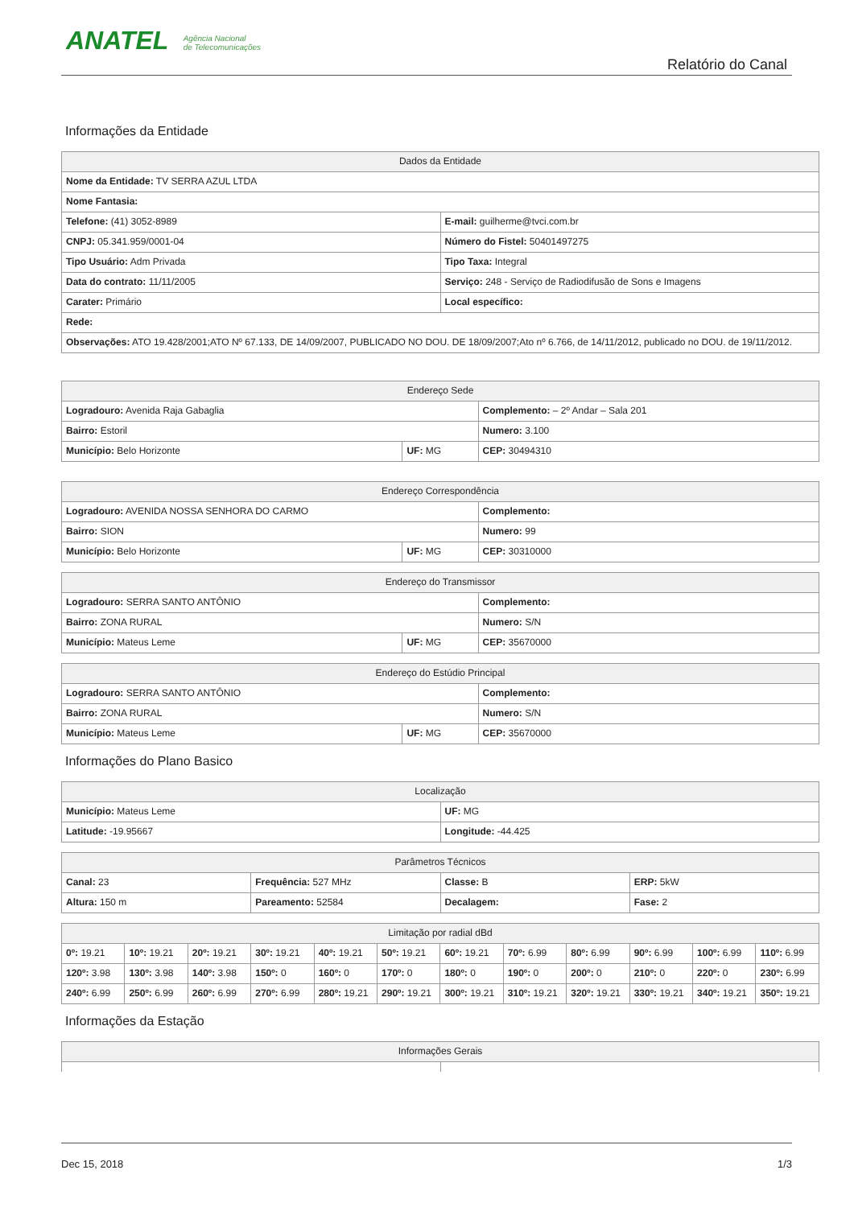ANATEL Agência Nacional
de Telecomunicações
Relatório do Canal
Informações da Entidade
| Dados da Entidade | |
| --- | --- |
| Nome da Entidade: TV SERRA AZUL LTDA | |
| Nome Fantasia: | |
| Telefone: (41) 3052-8989 | E-mail: guilherme@tvci.com.br |
| CNPJ: 05.341.959/0001-04 | Número do Fistel: 50401497275 |
| Tipo Usuário: Adm Privada | Tipo Taxa: Integral |
| Data do contrato: 11/11/2005 | Serviço: 248 - Serviço de Radiodifusão de Sons e Imagens |
| Carater: Primário | Local específico: |
| Rede: | |
| Observações: ATO 19.428/2001;ATO Nº 67.133, DE 14/09/2007, PUBLICADO NO DOU. DE 18/09/2007;Ato nº 6.766, de 14/11/2012, publicado no DOU. de 19/11/2012. | |
| Endereço Sede | | |
| --- | --- | --- |
| Logradouro: Avenida Raja Gabaglia | | Complemento: – 2º Andar – Sala 201 |
| Bairro: Estoril | | Numero: 3.100 |
| Município: Belo Horizonte | UF: MG | CEP: 30494310 |
| Endereço Correspondência | | |
| --- | --- | --- |
| Logradouro: AVENIDA NOSSA SENHORA DO CARMO | | Complemento: |
| Bairro: SION | | Numero: 99 |
| Município: Belo Horizonte | UF: MG | CEP: 30310000 |
| Endereço do Transmissor | | |
| --- | --- | --- |
| Logradouro: SERRA SANTO ANTÔNIO | | Complemento: |
| Bairro: ZONA RURAL | | Numero: S/N |
| Município: Mateus Leme | UF: MG | CEP: 35670000 |
| Endereço do Estúdio Principal | | |
| --- | --- | --- |
| Logradouro: SERRA SANTO ANTÔNIO | | Complemento: |
| Bairro: ZONA RURAL | | Numero: S/N |
| Município: Mateus Leme | UF: MG | CEP: 35670000 |
Informações do Plano Basico
| Localização | |
| --- | --- |
| Município: Mateus Leme | UF: MG |
| Latitude: -19.95667 | Longitude: -44.425 |
| Parâmetros Técnicos | | | |
| --- | --- | --- | --- |
| Canal: 23 | Frequência: 527 MHz | Classe: B | ERP: 5kW |
| Altura: 150 m | Pareamento: 52584 | Decalagem: | Fase: 2 |
| Limitação por radial dBd | | | | | | | | | | | |
| --- | --- | --- | --- | --- | --- | --- | --- | --- | --- | --- | --- |
| 0º: 19.21 | 10º: 19.21 | 20º: 19.21 | 30º: 19.21 | 40º: 19.21 | 50º: 19.21 | 60º: 19.21 | 70º: 6.99 | 80º: 6.99 | 90º: 6.99 | 100º: 6.99 | 110º: 6.99 |
| 120º: 3.98 | 130º: 3.98 | 140º: 3.98 | 150º: 0 | 160º: 0 | 170º: 0 | 180º: 0 | 190º: 0 | 200º: 0 | 210º: 0 | 220º: 0 | 230º: 6.99 |
| 240º: 6.99 | 250º: 6.99 | 260º: 6.99 | 270º: 6.99 | 280º: 19.21 | 290º: 19.21 | 300º: 19.21 | 310º: 19.21 | 320º: 19.21 | 330º: 19.21 | 340º: 19.21 | 350º: 19.21 |
Informações da Estação
| Informações Gerais | |
| --- | --- |
Dec 15, 2018 1/3